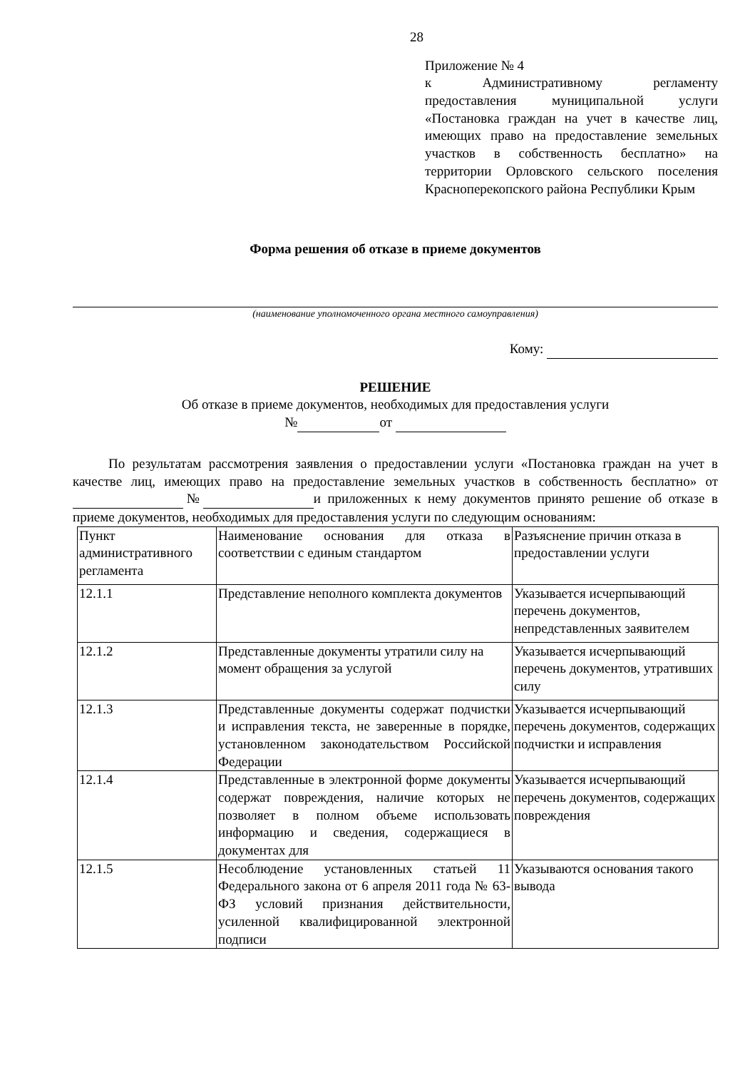28
Приложение № 4
к Административному регламенту предоставления муниципальной услуги «Постановка граждан на учет в качестве лиц, имеющих право на предоставление земельных участков в собственность бесплатно» на территории Орловского сельского поселения Красноперекопского района Республики Крым
Форма решения об отказе в приеме документов
(наименование уполномоченного органа местного самоуправления)
Кому:
РЕШЕНИЕ
Об отказе в приеме документов, необходимых для предоставления услуги
№ от
По результатам рассмотрения заявления о предоставлении услуги «Постановка граждан на учет в качестве лиц, имеющих право на предоставление земельных участков в собственность бесплатно» от № и приложенных к нему документов принято решение об отказе в приеме документов, необходимых для предоставления услуги по следующим основаниям:
| Пункт административного регламента | Наименование основания для отказа в соответствии с единым стандартом | Разъяснение причин отказа в предоставлении услуги |
| 12.1.1 | Представление неполного комплекта документов | Указывается исчерпывающий перечень документов, непредставленных заявителем |
| 12.1.2 | Представленные документы утратили силу на момент обращения за услугой | Указывается исчерпывающий перечень документов, утративших силу |
| 12.1.3 | Представленные документы содержат подчистки и исправления текста, не заверенные в порядке, установленном законодательством Российской Федерации | Указывается исчерпывающий перечень документов, содержащих подчистки и исправления |
| 12.1.4 | Представленные в электронной форме документы содержат повреждения, наличие которых не позволяет в полном объеме использовать информацию и сведения, содержащиеся в документах для | Указывается исчерпывающий перечень документов, содержащих повреждения |
| 12.1.5 | Несоблюдение установленных статьей 11 Федерального закона от 6 апреля 2011 года № 63-ФЗ условий признания действительности, усиленной квалифицированной электронной подписи | Указываются основания такого вывода |